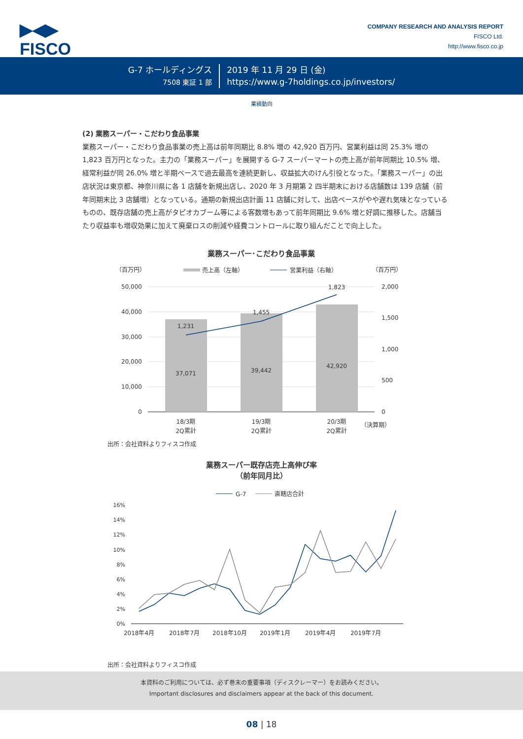▶◀▶
FISCO
COMPANY RESEARCH AND ANALYSIS REPORT
FISCO Ltd.
http://www.fisco.co.jp
G-7 ホールディングス
7508 東証 1 部
2019 年 11 月 29 日 (金)
https://www.g-7holdings.co.jp/investors/
業績動向
(2) 業務スーパー・こだわり食品事業
業務スーパー・こだわり食品事業の売上高は前年同期比 8.8% 増の 42,920 百万円、営業利益は同 25.3% 増の 1,823 百万円となった。主力の「業務スーパー」を展開する G-7 スーパーマートの売上高が前年同期比 10.5% 増、経常利益が同 26.0% 増と半期ベースで過去最高を連続更新し、収益拡大のけん引役となった。「業務スーパー」の出店状況は東京都、神奈川県に各 1 店舗を新規出店し、2020 年 3 月期第 2 四半期末における店舗数は 139 店舗（前年同期末比 3 店舗増）となっている。通期の新規出店計画 11 店舗に対して、出店ペースがやや遅れ気味となっているものの、既存店舗の売上高がタピオカブーム等による客数増もあって前年同期比 9.6% 増と好調に推移した。店舗当たり収益率も増収効果に加えて廃棄ロスの削減や経費コントロールに取り組んだことで向上した。
業務スーパー･こだわり食品事業
（百万円）
（百万円）
売上高（左軸）
営業利益（右軸）
50,000
40,000
30,000
20,000
10,000
0
2,000
1,500
1,000
500
0
1,231
1,455
1,823
37,071
39,442
42,920
18/3期
2Q累計
19/3期
2Q累計
20/3期
2Q累計
（決算期）
出所：会社資料よりフィスコ作成
業務スーパー既存店売上高伸び率
（前年同月比）
G-7
直轄店合計
16%
14%
12%
10%
8%
6%
4%
2%
0%
2018年4月
2018年7月
2018年10月
2019年1月
2019年4月
2019年7月
出所：会社資料よりフィスコ作成
本資料のご利用については、必ず巻末の重要事項（ディスクレーマー）をお読みください。
Important disclosures and disclaimers appear at the back of this document.
08 | 18